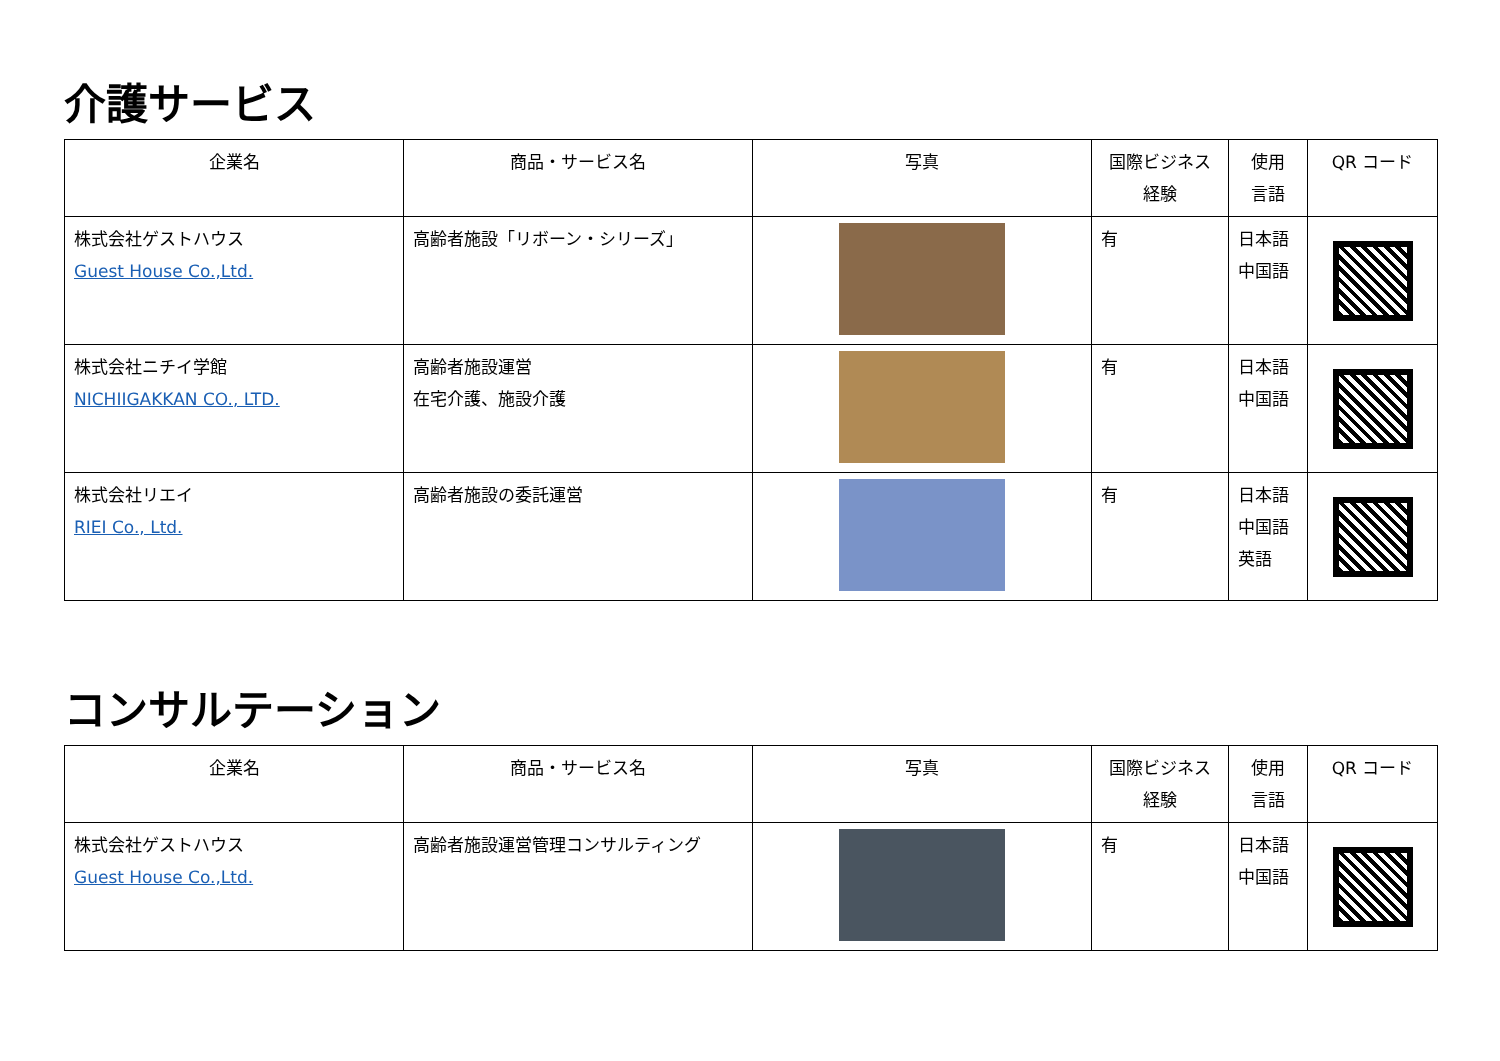介護サービス
| 企業名 | 商品・サービス名 | 写真 | 国際ビジネス 経験 | 使用 言語 | QR コード |
| --- | --- | --- | --- | --- | --- |
| 株式会社ゲストハウス Guest House Co.,Ltd. | 高齢者施設「リボーン・シリーズ」 | | 有 | 日本語 中国語 | |
| 株式会社ニチイ学館 NICHIIGAKKAN CO., LTD. | 高齢者施設運営 在宅介護、施設介護 | | 有 | 日本語 中国語 | |
| 株式会社リエイ RIEI Co., Ltd. | 高齢者施設の委託運営 | | 有 | 日本語 中国語 英語 | |
コンサルテーション
| 企業名 | 商品・サービス名 | 写真 | 国際ビジネス 経験 | 使用 言語 | QR コード |
| --- | --- | --- | --- | --- | --- |
| 株式会社ゲストハウス Guest House Co.,Ltd. | 高齢者施設運営管理コンサルティング | | 有 | 日本語 中国語 | |